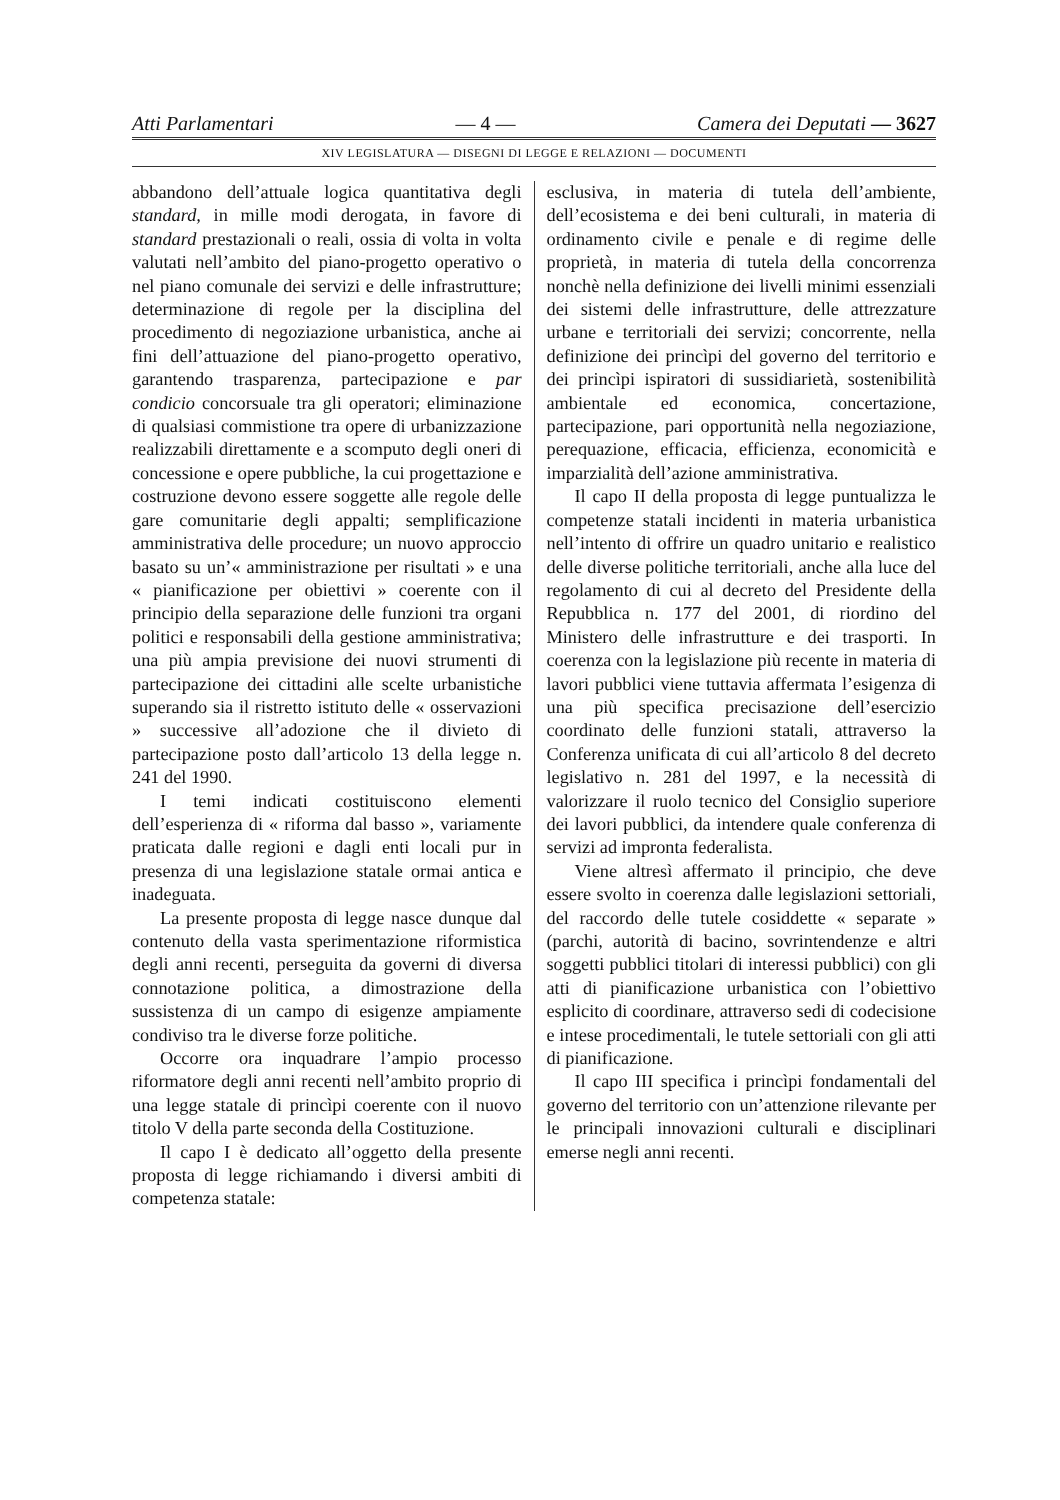Atti Parlamentari — 4 — Camera dei Deputati — 3627
XIV LEGISLATURA — DISEGNI DI LEGGE E RELAZIONI — DOCUMENTI
abbandono dell’attuale logica quantitativa degli standard, in mille modi derogata, in favore di standard prestazionali o reali, ossia di volta in volta valutati nell’ambito del piano-progetto operativo o nel piano comunale dei servizi e delle infrastrutture; determinazione di regole per la disciplina del procedimento di negoziazione urbanistica, anche ai fini dell’attuazione del piano-progetto operativo, garantendo trasparenza, partecipazione e par condicio concorsuale tra gli operatori; eliminazione di qualsiasi commistione tra opere di urbanizzazione realizzabili direttamente e a scomputo degli oneri di concessione e opere pubbliche, la cui progettazione e costruzione devono essere soggette alle regole delle gare comunitarie degli appalti; semplificazione amministrativa delle procedure; un nuovo approccio basato su un’« amministrazione per risultati » e una « pianificazione per obiettivi » coerente con il principio della separazione delle funzioni tra organi politici e responsabili della gestione amministrativa; una più ampia previsione dei nuovi strumenti di partecipazione dei cittadini alle scelte urbanistiche superando sia il ristretto istituto delle « osservazioni » successive all’adozione che il divieto di partecipazione posto dall’articolo 13 della legge n. 241 del 1990.
I temi indicati costituiscono elementi dell’esperienza di « riforma dal basso », variamente praticata dalle regioni e dagli enti locali pur in presenza di una legislazione statale ormai antica e inadeguata.
La presente proposta di legge nasce dunque dal contenuto della vasta sperimentazione riformistica degli anni recenti, perseguita da governi di diversa connotazione politica, a dimostrazione della sussistenza di un campo di esigenze ampiamente condiviso tra le diverse forze politiche.
Occorre ora inquadrare l’ampio processo riformatore degli anni recenti nell’ambito proprio di una legge statale di princìpi coerente con il nuovo titolo V della parte seconda della Costituzione.
Il capo I è dedicato all’oggetto della presente proposta di legge richiamando i diversi ambiti di competenza statale:
esclusiva, in materia di tutela dell’ambiente, dell’ecosistema e dei beni culturali, in materia di ordinamento civile e penale e di regime delle proprietà, in materia di tutela della concorrenza nonchè nella definizione dei livelli minimi essenziali dei sistemi delle infrastrutture, delle attrezzature urbane e territoriali dei servizi; concorrente, nella definizione dei princìpi del governo del territorio e dei princìpi ispiratori di sussidiarietà, sostenibilità ambientale ed economica, concertazione, partecipazione, pari opportunità nella negoziazione, perequazione, efficacia, efficienza, economicità e imparzialità dell’azione amministrativa.
Il capo II della proposta di legge puntualizza le competenze statali incidenti in materia urbanistica nell’intento di offrire un quadro unitario e realistico delle diverse politiche territoriali, anche alla luce del regolamento di cui al decreto del Presidente della Repubblica n. 177 del 2001, di riordino del Ministero delle infrastrutture e dei trasporti. In coerenza con la legislazione più recente in materia di lavori pubblici viene tuttavia affermata l’esigenza di una più specifica precisazione dell’esercizio coordinato delle funzioni statali, attraverso la Conferenza unificata di cui all’articolo 8 del decreto legislativo n. 281 del 1997, e la necessità di valorizzare il ruolo tecnico del Consiglio superiore dei lavori pubblici, da intendere quale conferenza di servizi ad impronta federalista.
Viene altresì affermato il principio, che deve essere svolto in coerenza dalle legislazioni settoriali, del raccordo delle tutele cosiddette « separate » (parchi, autorità di bacino, sovrintendenze e altri soggetti pubblici titolari di interessi pubblici) con gli atti di pianificazione urbanistica con l’obiettivo esplicito di coordinare, attraverso sedi di codecisione e intese procedimentali, le tutele settoriali con gli atti di pianificazione.
Il capo III specifica i princìpi fondamentali del governo del territorio con un’attenzione rilevante per le principali innovazioni culturali e disciplinari emerse negli anni recenti.